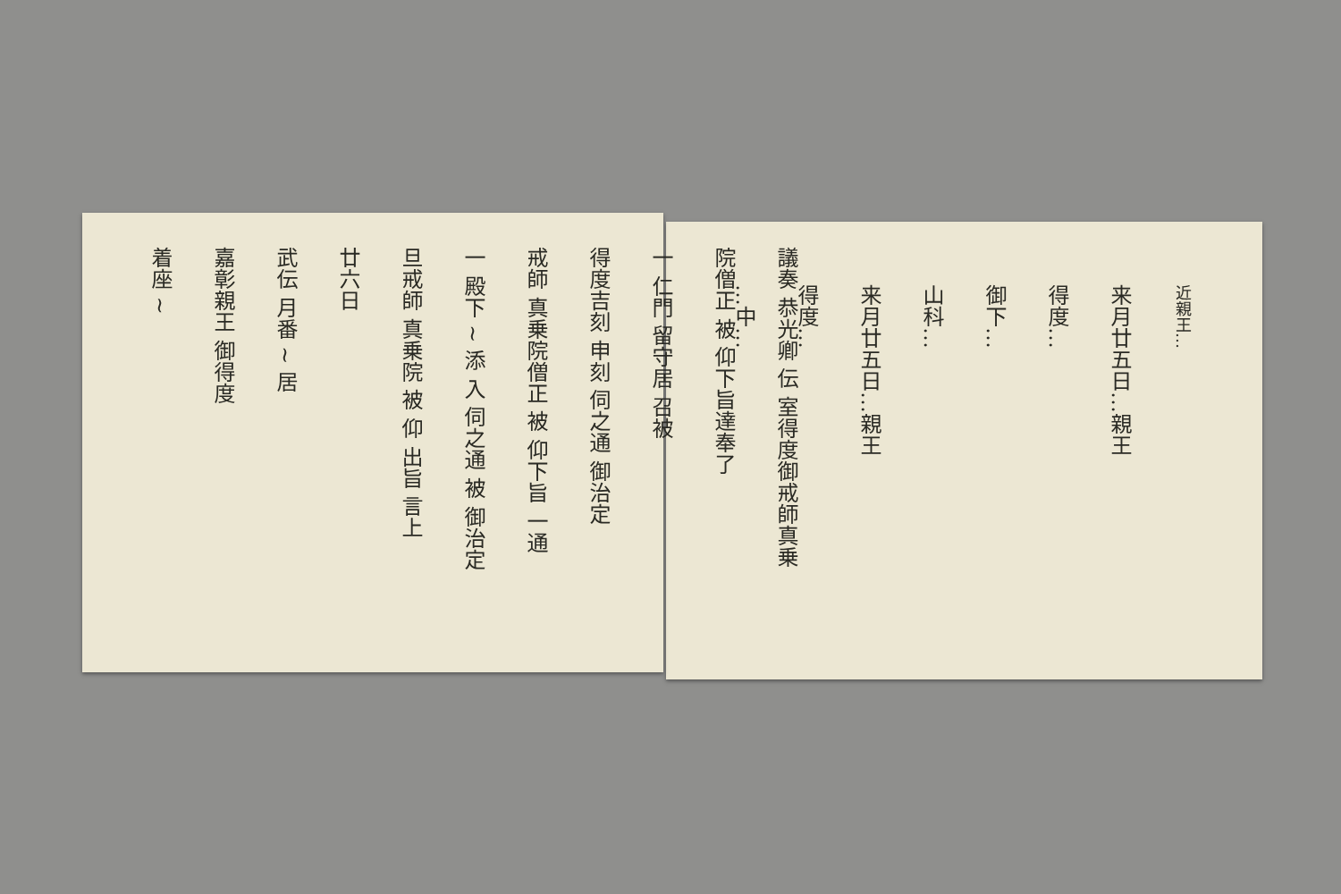近親王…
来月廿五日…親王
得度…
御下…
山科…
来月廿五日…親王
得度…
…中…
議奏 恭光卿 伝 室得度御戒師真乗
院僧正 被 仰下旨達奉了
一 仁門 留守居 召被
得度吉刻 申刻 伺之通 御治定
戒師 真乗院僧正 被 仰下旨 一通
一 殿下 ∼ 添 入 伺之通 被 御治定
旦戒師 真乗院 被 仰 出旨 言上
廿六日
武伝 月番 ∼ 居
嘉彰親王 御得度
着座 ∼